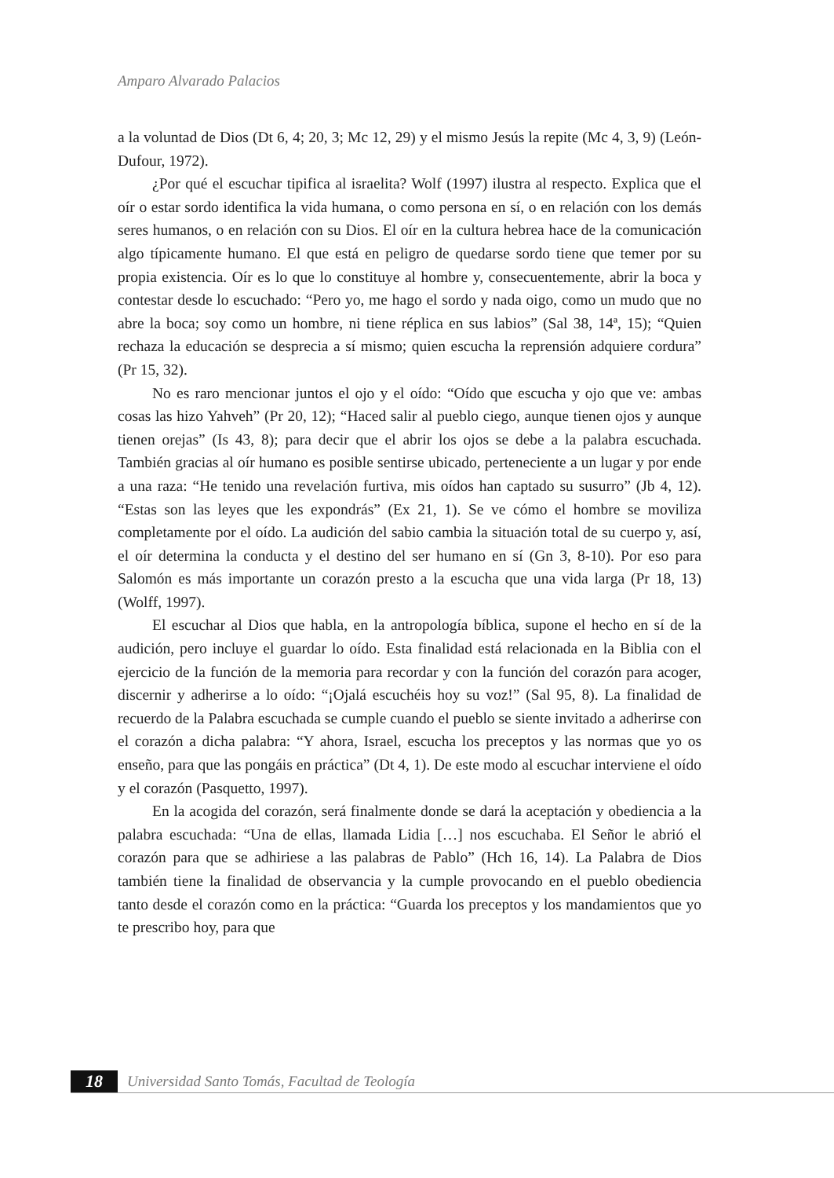Amparo Alvarado Palacios
a la voluntad de Dios (Dt 6, 4; 20, 3; Mc 12, 29) y el mismo Jesús la repite (Mc 4, 3, 9) (León-Dufour, 1972).
¿Por qué el escuchar tipifica al israelita? Wolf (1997) ilustra al respecto. Explica que el oír o estar sordo identifica la vida humana, o como persona en sí, o en relación con los demás seres humanos, o en relación con su Dios. El oír en la cultura hebrea hace de la comunicación algo típicamente humano. El que está en peligro de quedarse sordo tiene que temer por su propia existencia. Oír es lo que lo constituye al hombre y, consecuentemente, abrir la boca y contestar desde lo escuchado: “Pero yo, me hago el sordo y nada oigo, como un mudo que no abre la boca; soy como un hombre, ni tiene réplica en sus labios” (Sal 38, 14ª, 15); “Quien rechaza la educación se desprecia a sí mismo; quien escucha la reprensión adquiere cordura” (Pr 15, 32).
No es raro mencionar juntos el ojo y el oído: “Oído que escucha y ojo que ve: ambas cosas las hizo Yahveh” (Pr 20, 12); “Haced salir al pueblo ciego, aunque tienen ojos y aunque tienen orejas” (Is 43, 8); para decir que el abrir los ojos se debe a la palabra escuchada. También gracias al oír humano es posible sentirse ubicado, perteneciente a un lugar y por ende a una raza: “He tenido una revelación furtiva, mis oídos han captado su susurro” (Jb 4, 12). “Estas son las leyes que les expondrás” (Ex 21, 1). Se ve cómo el hombre se moviliza completamente por el oído. La audición del sabio cambia la situación total de su cuerpo y, así, el oír determina la conducta y el destino del ser humano en sí (Gn 3, 8-10). Por eso para Salomón es más importante un corazón presto a la escucha que una vida larga (Pr 18, 13) (Wolff, 1997).
El escuchar al Dios que habla, en la antropología bíblica, supone el hecho en sí de la audición, pero incluye el guardar lo oído. Esta finalidad está relacionada en la Biblia con el ejercicio de la función de la memoria para recordar y con la función del corazón para acoger, discernir y adherirse a lo oído: “¡Ojalá escuchéis hoy su voz!” (Sal 95, 8). La finalidad de recuerdo de la Palabra escuchada se cumple cuando el pueblo se siente invitado a adherirse con el corazón a dicha palabra: “Y ahora, Israel, escucha los preceptos y las normas que yo os enseño, para que las pongáis en práctica” (Dt 4, 1). De este modo al escuchar interviene el oído y el corazón (Pasquetto, 1997).
En la acogida del corazón, será finalmente donde se dará la aceptación y obediencia a la palabra escuchada: “Una de ellas, llamada Lidia […] nos escuchaba. El Señor le abrió el corazón para que se adhiriese a las palabras de Pablo” (Hch 16, 14). La Palabra de Dios también tiene la finalidad de observancia y la cumple provocando en el pueblo obediencia tanto desde el corazón como en la práctica: “Guarda los preceptos y los mandamientos que yo te prescribo hoy, para que
18
Universidad Santo Tomás, Facultad de Teología